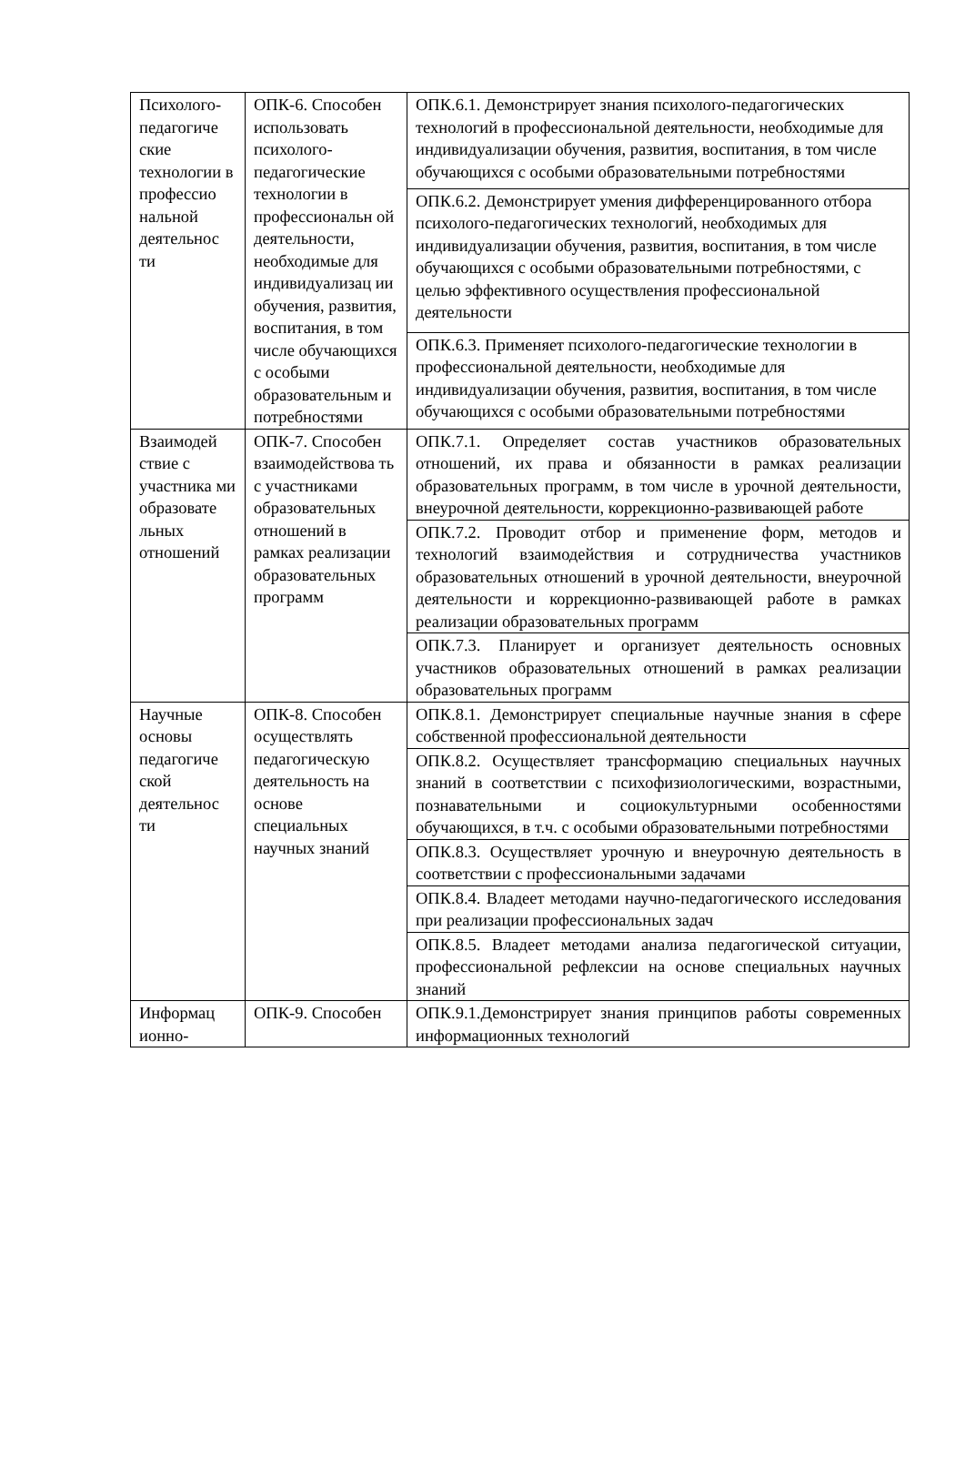| Психолого-педагогиче ские технологии в профессио нальной деятельнос ти | ОПК-6. Способен использовать психолого-педагогические технологии в профессиональн ой деятельности, необходимые для индивидуализац ии обучения, развития, воспитания, в том числе обучающихся с особыми образовательным и потребностями | ОПК.6.1. Демонстрирует знания психолого-педагогических технологий в профессиональной деятельности, необходимые для индивидуализации обучения, развития, воспитания, в том числе обучающихся с особыми образовательными потребностями |
| | | ОПК.6.2. Демонстрирует умения дифференцированного отбора психолого-педагогических технологий, необходимых для индивидуализации обучения, развития, воспитания, в том числе обучающихся с особыми образовательными потребностями, с целью эффективного осуществления профессиональной деятельности |
| | | ОПК.6.3. Применяет психолого-педагогические технологии в профессиональной деятельности, необходимые для индивидуализации обучения, развития, воспитания, в том числе обучающихся с особыми образовательными потребностями |
| Взаимодей ствие с участника ми образовате льных отношений | ОПК-7. Способен взаимодействова ть с участниками образовательных отношений в рамках реализации образовательных программ | ОПК.7.1. Определяет состав участников образовательных отношений, их права и обязанности в рамках реализации образовательных программ, в том числе в урочной деятельности, внеурочной деятельности, коррекционно-развивающей работе |
| | | ОПК.7.2. Проводит отбор и применение форм, методов и технологий взаимодействия и сотрудничества участников образовательных отношений в урочной деятельности, внеурочной деятельности и коррекционно-развивающей работе в рамках реализации образовательных программ |
| | | ОПК.7.3. Планирует и организует деятельность основных участников образовательных отношений в рамках реализации образовательных программ |
| Научные основы педагогиче ской деятельнос ти | ОПК-8. Способен осуществлять педагогическую деятельность на основе специальных научных знаний | ОПК.8.1. Демонстрирует специальные научные знания в сфере собственной профессиональной деятельности |
| | | ОПК.8.2. Осуществляет трансформацию специальных научных знаний в соответствии с психофизиологическими, возрастными, познавательными и социокультурными особенностями обучающихся, в т.ч. с особыми образовательными потребностями |
| | | ОПК.8.3. Осуществляет урочную и внеурочную деятельность в соответствии с профессиональными задачами |
| | | ОПК.8.4. Владеет методами научно-педагогического исследования при реализации профессиональных задач |
| | | ОПК.8.5. Владеет методами анализа педагогической ситуации, профессиональной рефлексии на основе специальных научных знаний |
| Информац ионно- | ОПК-9. Способен | ОПК.9.1.Демонстрирует знания принципов работы современных информационных технологий |